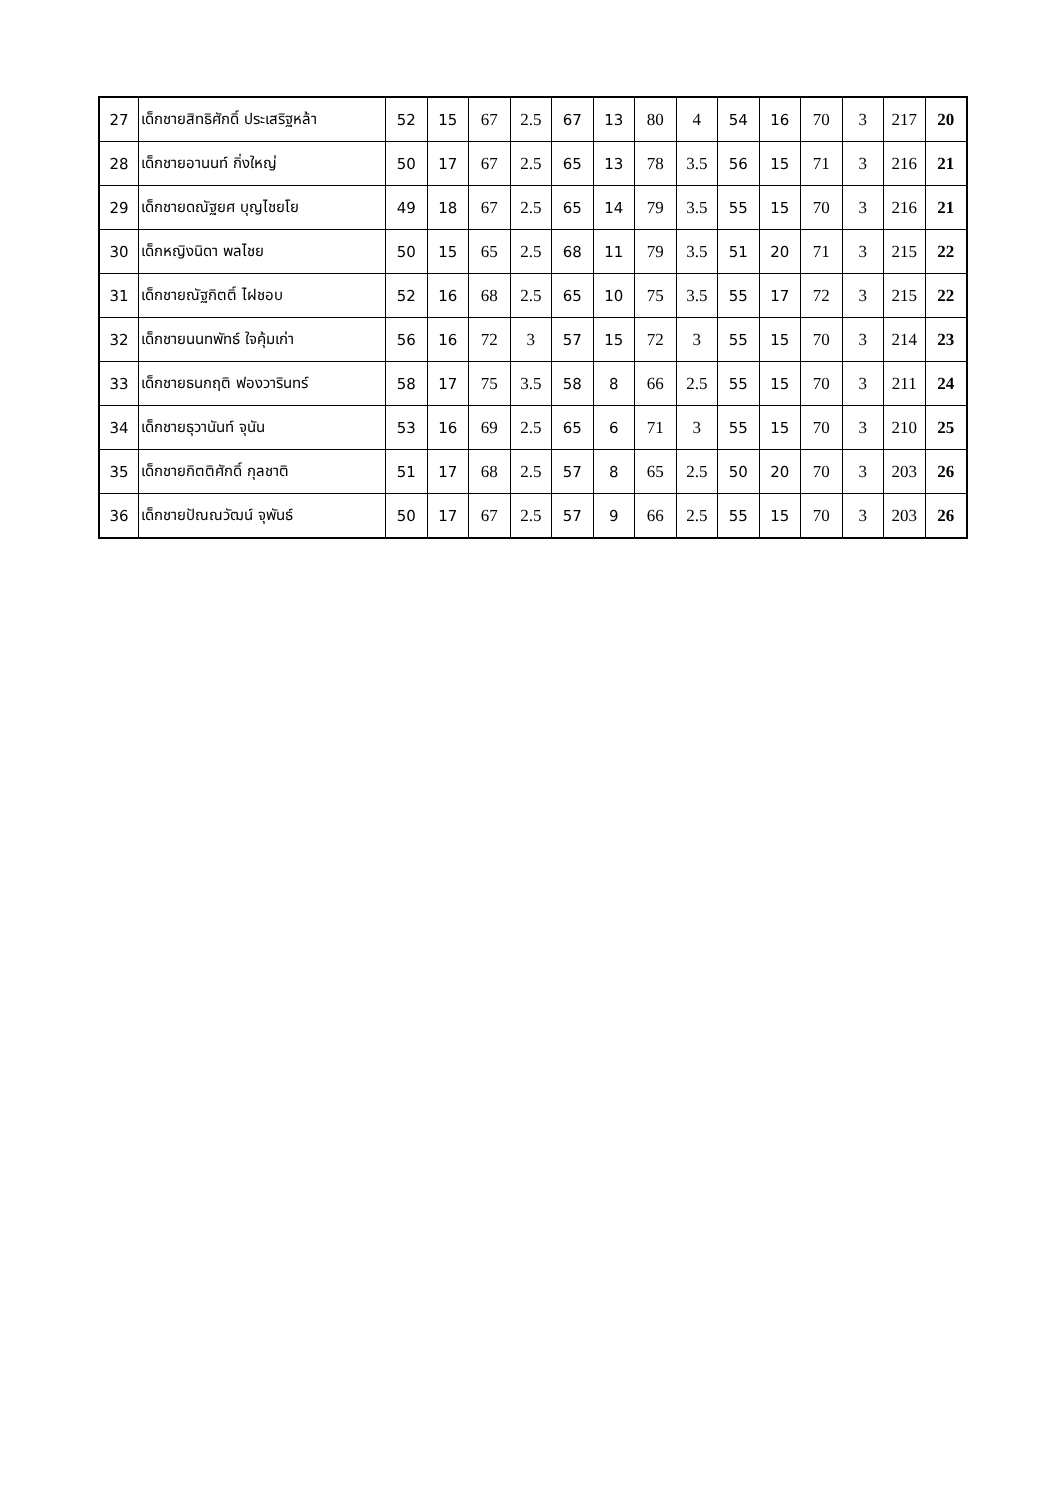| 27 | เด็กชายสิทธิศักดิ์ ประเสริฐหล้า | 52 | 15 | 67 | 2.5 | 67 | 13 | 80 | 4 | 54 | 16 | 70 | 3 | 217 | 20 |
| 28 | เด็กชายอานนท์ กิ่งใหญ่ | 50 | 17 | 67 | 2.5 | 65 | 13 | 78 | 3.5 | 56 | 15 | 71 | 3 | 216 | 21 |
| 29 | เด็กชายดณัฐยศ บุญไชยโย | 49 | 18 | 67 | 2.5 | 65 | 14 | 79 | 3.5 | 55 | 15 | 70 | 3 | 216 | 21 |
| 30 | เด็กหญิงนิดา พลไชย | 50 | 15 | 65 | 2.5 | 68 | 11 | 79 | 3.5 | 51 | 20 | 71 | 3 | 215 | 22 |
| 31 | เด็กชายณัฐกิตติ์ ไฝชอบ | 52 | 16 | 68 | 2.5 | 65 | 10 | 75 | 3.5 | 55 | 17 | 72 | 3 | 215 | 22 |
| 32 | เด็กชายนนทพัทธ์ ใจคุ้มเก่า | 56 | 16 | 72 | 3 | 57 | 15 | 72 | 3 | 55 | 15 | 70 | 3 | 214 | 23 |
| 33 | เด็กชายธนกฤติ ฟองวารินทร์ | 58 | 17 | 75 | 3.5 | 58 | 8 | 66 | 2.5 | 55 | 15 | 70 | 3 | 211 | 24 |
| 34 | เด็กชายธุวานันท์ จุนัน | 53 | 16 | 69 | 2.5 | 65 | 6 | 71 | 3 | 55 | 15 | 70 | 3 | 210 | 25 |
| 35 | เด็กชายกิตติศักดิ์ กุลชาติ | 51 | 17 | 68 | 2.5 | 57 | 8 | 65 | 2.5 | 50 | 20 | 70 | 3 | 203 | 26 |
| 36 | เด็กชายปัณณวัฒน์ จุพันธ์ | 50 | 17 | 67 | 2.5 | 57 | 9 | 66 | 2.5 | 55 | 15 | 70 | 3 | 203 | 26 |